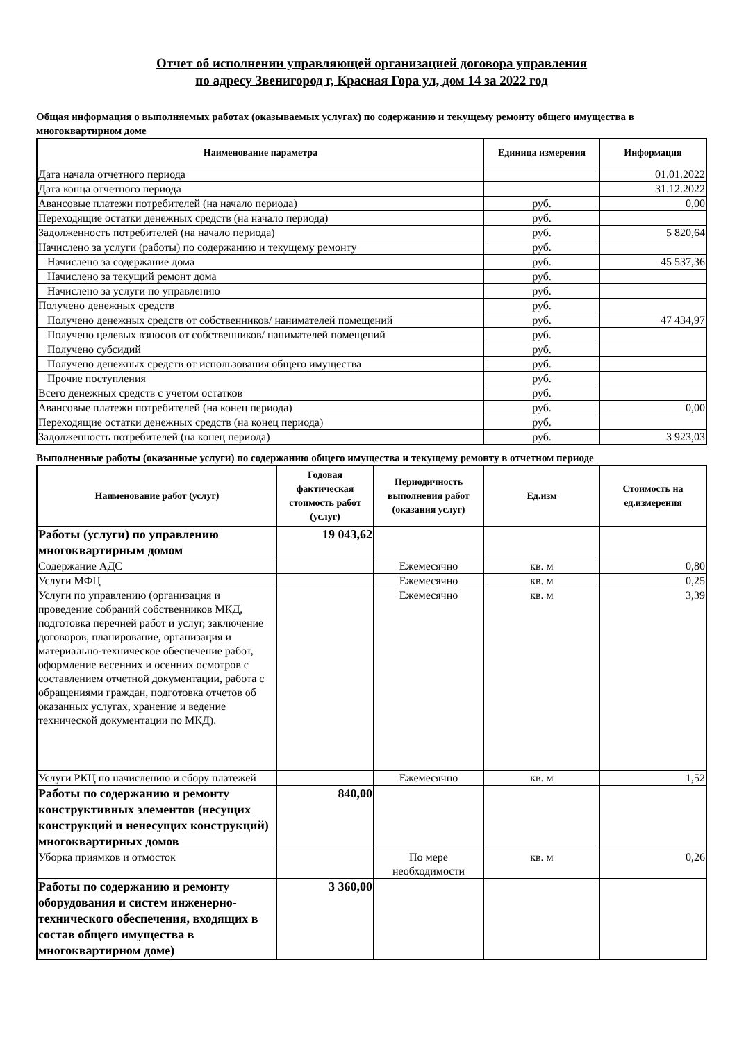Отчет об исполнении управляющей организацией договора управления
по адресу Звенигород г, Красная Гора ул, дом 14 за 2022 год
Общая информация о выполняемых работах (оказываемых услугах) по содержанию и текущему ремонту общего имущества в многоквартирном доме
| Наименование параметра | Единица измерения | Информация |
| --- | --- | --- |
| Дата начала отчетного периода | | 01.01.2022 |
| Дата конца отчетного периода | | 31.12.2022 |
| Авансовые платежи потребителей (на начало периода) | руб. | 0,00 |
| Переходящие остатки денежных средств (на начало периода) | руб. | |
| Задолженность потребителей (на начало периода) | руб. | 5 820,64 |
| Начислено за услуги (работы) по содержанию и текущему ремонту | руб. | |
| Начислено за содержание дома | руб. | 45 537,36 |
| Начислено за текущий ремонт дома | руб. | |
| Начислено за услуги по управлению | руб. | |
| Получено денежных средств | руб. | |
| Получено денежных средств от собственников/ нанимателей помещений | руб. | 47 434,97 |
| Получено целевых взносов от собственников/ нанимателей помещений | руб. | |
| Получено субсидий | руб. | |
| Получено денежных средств от использования общего имущества | руб. | |
| Прочие поступления | руб. | |
| Всего денежных средств с учетом остатков | руб. | |
| Авансовые платежи потребителей (на конец периода) | руб. | 0,00 |
| Переходящие остатки денежных средств (на конец периода) | руб. | |
| Задолженность потребителей (на конец периода) | руб. | 3 923,03 |
Выполненные работы (оказанные услуги) по содержанию общего имущества и текущему ремонту в отчетном периоде
| Наименование работ (услуг) | Годовая фактическая стоимость работ (услуг) | Периодичность выполнения работ (оказания услуг) | Ед.изм | Стоимость на ед.измерения |
| --- | --- | --- | --- | --- |
| Работы (услуги) по управлению многоквартирным домом | 19 043,62 | | | |
| Содержание АДС | | Ежемесячно | кв. м | 0,80 |
| Услуги МФЦ | | Ежемесячно | кв. м | 0,25 |
| Услуги по управлению (организация и проведение собраний собственников МКД, подготовка перечней работ и услуг, заключение договоров, планирование, организация и материально-техническое обеспечение работ, оформление весенних и осенних осмотров с составлением отчетной документации, работа с обращениями граждан, подготовка отчетов об оказанных услугах, хранение и ведение технической документации по МКД). | | Ежемесячно | кв. м | 3,39 |
| Услуги РКЦ по начислению и сбору платежей | | Ежемесячно | кв. м | 1,52 |
| Работы по содержанию и ремонту конструктивных элементов (несущих конструкций и ненесущих конструкций) многоквартирных домов | 840,00 | | | |
| Уборка приямков и отмосток | | По мере необходимости | кв. м | 0,26 |
| Работы по содержанию и ремонту оборудования и систем инженерно-технического обеспечения, входящих в состав общего имущества в многоквартирном доме) | 3 360,00 | | | |